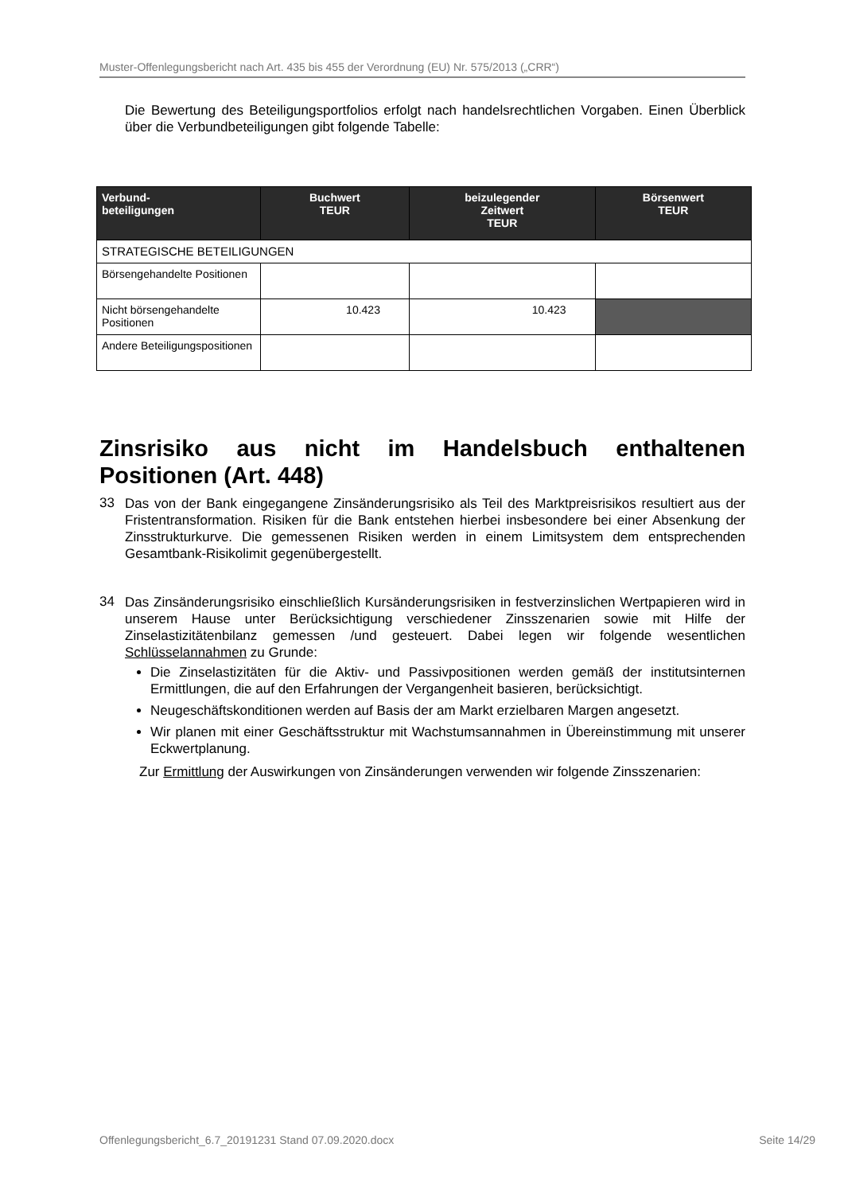Muster-Offenlegungsbericht nach Art. 435 bis 455 der Verordnung (EU) Nr. 575/2013 („CRR“)
Die Bewertung des Beteiligungsportfolios erfolgt nach handelsrechtlichen Vorgaben. Einen Überblick über die Verbundbeteiligungen gibt folgende Tabelle:
| Verbund- beteiligungen | Buchwert TEUR | beizulegender Zeitwert TEUR | Börsenwert TEUR |
| --- | --- | --- | --- |
| STRATEGISCHE BETEILIGUNGEN | | | |
| Börsengehandelte Positionen | | | |
| Nicht börsengehandelte Positionen | 10.423 | 10.423 | |
| Andere Beteiligungspositionen | | | |
Zinsrisiko aus nicht im Handelsbuch enthaltenen Positionen (Art. 448)
33
Das von der Bank eingegangene Zinsänderungsrisiko als Teil des Marktpreisrisikos resultiert aus der Fristentransformation. Risiken für die Bank entstehen hierbei insbesondere bei einer Absenkung der Zinsstrukturkurve. Die gemessenen Risiken werden in einem Limitsystem dem entsprechenden Gesamtbank-Risikolimit gegenübergestellt.
34
Das Zinsänderungsrisiko einschließlich Kursänderungsrisiken in festverzinslichen Wertpapieren wird in unserem Hause unter Berücksichtigung verschiedener Zinsszenarien sowie mit Hilfe der Zinselastizitätenbilanz gemessen /und gesteuert. Dabei legen wir folgende wesentlichen Schlüsselannahmen zu Grunde:
Die Zinselastizitäten für die Aktiv- und Passivpositionen werden gemäß der institutsinternen Ermittlungen, die auf den Erfahrungen der Vergangenheit basieren, berücksichtigt.
Neugeschäftskonditionen werden auf Basis der am Markt erzielbaren Margen angesetzt.
Wir planen mit einer Geschäftsstruktur mit Wachstumsannahmen in Übereinstimmung mit unserer Eckwertplanung.
Zur Ermittlung der Auswirkungen von Zinsänderungen verwenden wir folgende Zinsszenarien:
Offenlegungsbericht_6.7_20191231 Stand 07.09.2020.docx Seite 14/29